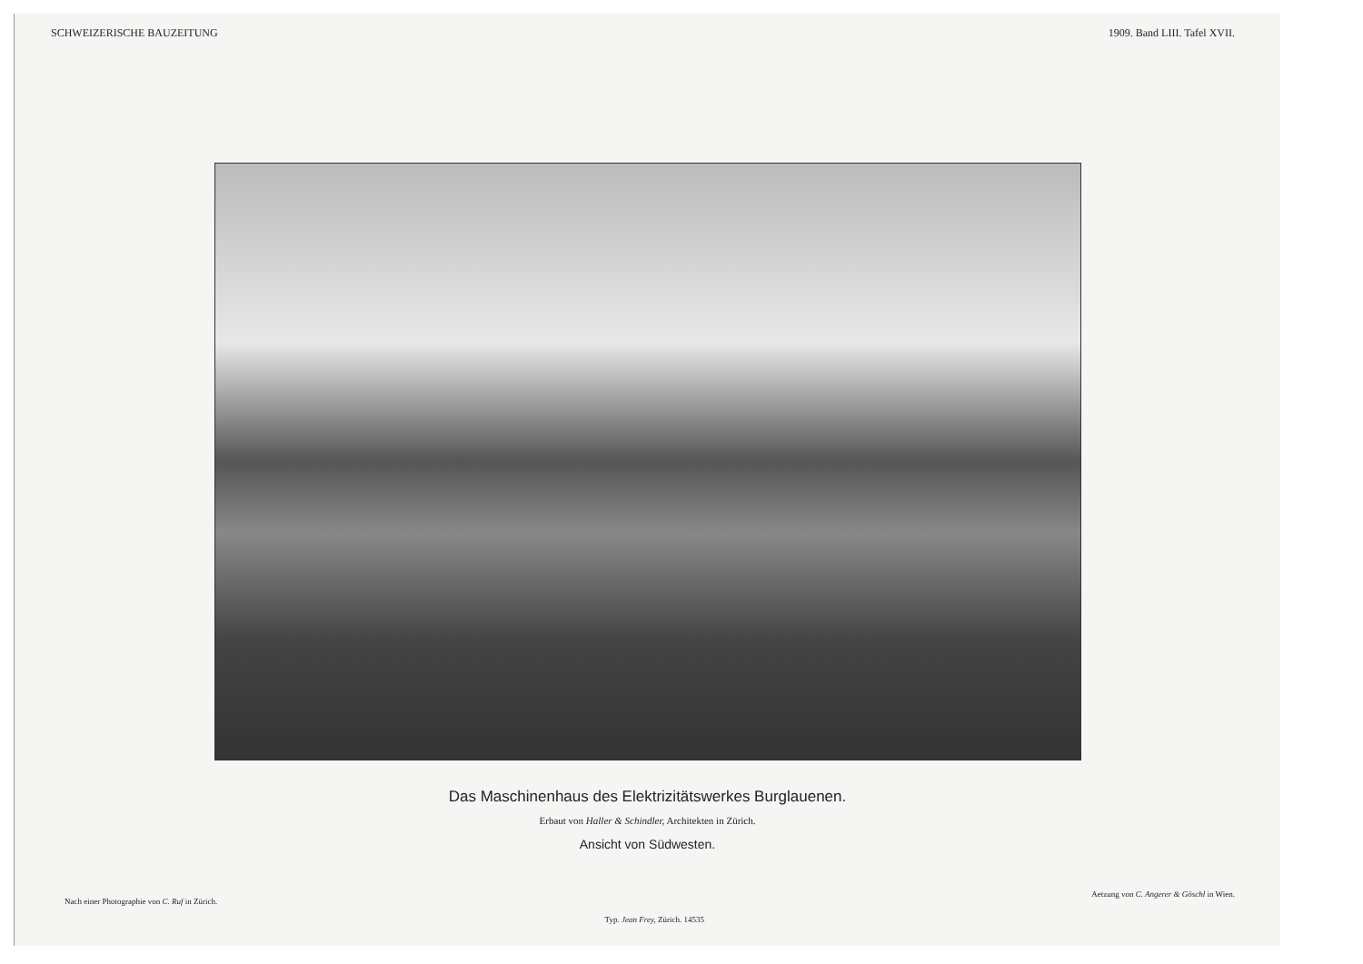SCHWEIZERISCHE BAUZEITUNG 1909. Band LIII. Tafel XVII.
Das Maschinenhaus des Elektrizitätswerkes Burglauenen.
Erbaut von Haller & Schindler, Architekten in Zürich.
Ansicht von Südwesten.
Nach einer Photographie von C. Ruf in Zürich. Typ. Jean Frey, Zürich. 14535 Aetzung von C. Angerer & Göschl in Wien.